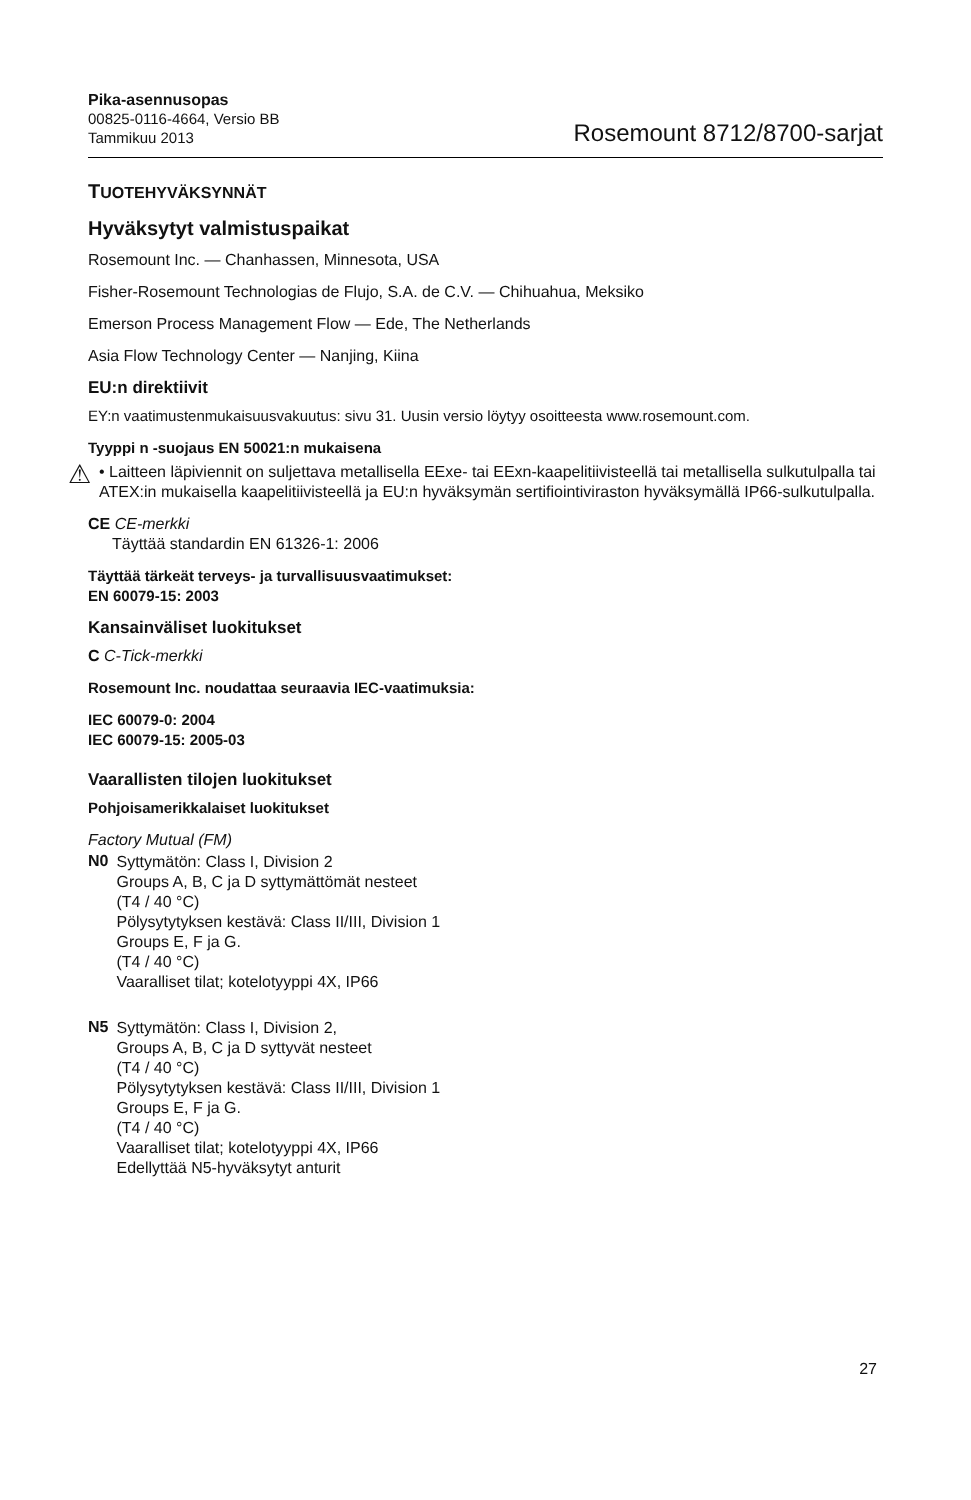Pika-asennusopas
00825-0116-4664, Versio BB
Tammikuu 2013
Rosemount 8712/8700-sarjat
TUOTEHYVÄKSYNNÄT
Hyväksytyt valmistuspaikat
Rosemount Inc. — Chanhassen, Minnesota, USA
Fisher-Rosemount Technologias de Flujo, S.A. de C.V. — Chihuahua, Meksiko
Emerson Process Management Flow — Ede, The Netherlands
Asia Flow Technology Center — Nanjing, Kiina
EU:n direktiivit
EY:n vaatimustenmukaisuusvakuutus: sivu 31. Uusin versio löytyy osoitteesta www.rosemount.com.
Tyyppi n -suojaus EN 50021:n mukaisena
⚠
• Laitteen läpiviennit on suljettava metallisella EExe- tai EExn-kaapelitiivisteellä tai metallisella sulkutulpalla tai ATEX:in mukaisella kaapelitiivisteellä ja EU:n hyväksymän sertifiointiviraston hyväksymällä IP66-sulkutulpalla.
CE CE-merkki
Täyttää standardin EN 61326-1: 2006
Täyttää tärkeät terveys- ja turvallisuusvaatimukset:
EN 60079-15: 2003
Kansainväliset luokitukset
C C-Tick-merkki
Rosemount Inc. noudattaa seuraavia IEC-vaatimuksia:
IEC 60079-0: 2004
IEC 60079-15: 2005-03
Vaarallisten tilojen luokitukset
Pohjoisamerikkalaiset luokitukset
Factory Mutual (FM)
N0
Syttymätön: Class I, Division 2
Groups A, B, C ja D syttymättömät nesteet
(T4 / 40 °C)
Pölysytytyksen kestävä: Class II/III, Division 1
Groups E, F ja G.
(T4 / 40 °C)
Vaaralliset tilat; kotelotyyppi 4X, IP66
N5
Syttymätön: Class I, Division 2,
Groups A, B, C ja D syttyvät nesteet
(T4 / 40 °C)
Pölysytytyksen kestävä: Class II/III, Division 1
Groups E, F ja G.
(T4 / 40 °C)
Vaaralliset tilat; kotelotyyppi 4X, IP66
Edellyttää N5-hyväksytyt anturit
27